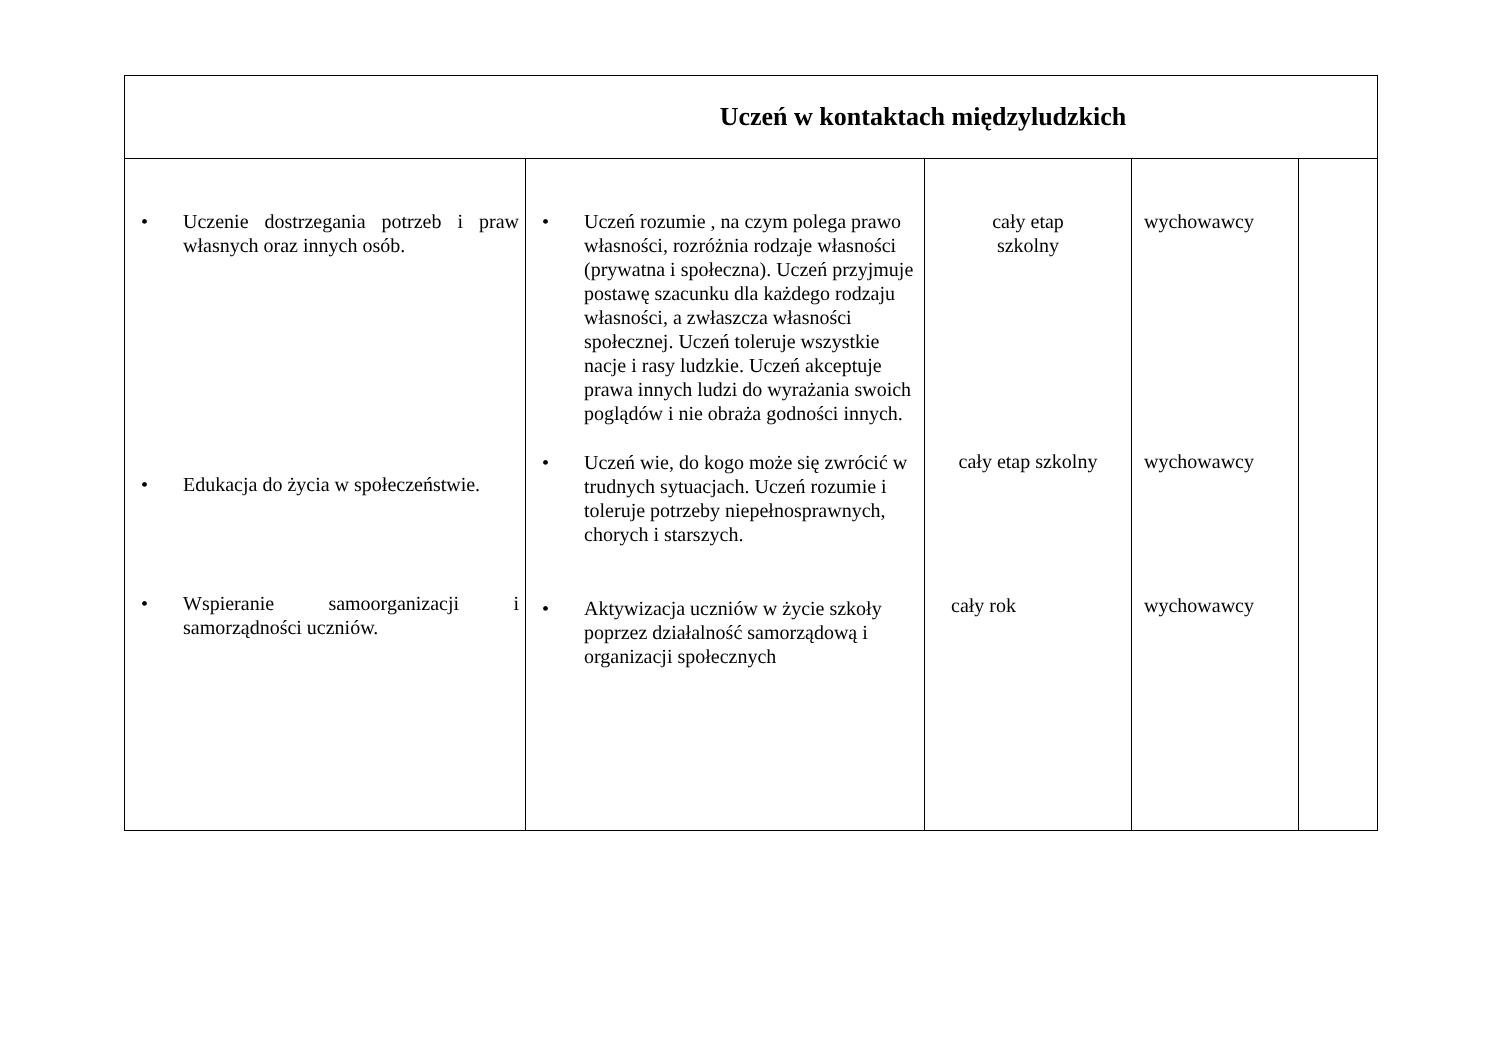| Uczeń w kontaktach międzyludzkich | | | | |
| --- | --- | --- | --- | --- |
| • Uczenie dostrzegania potrzeb i praw własnych oraz innych osób. • Edukacja do życia w społeczeństwie. • Wspieranie samoorganizacji i samorządności uczniów. | • Uczeń rozumie , na czym polega prawo własności, rozróżnia rodzaje własności (prywatna i społeczna). Uczeń przyjmuje postawę szacunku dla każdego rodzaju własności, a zwłaszcza własności społecznej. Uczeń toleruje wszystkie nacje i rasy ludzkie. Uczeń akceptuje prawa innych ludzi do wyrażania swoich poglądów i nie obraża godności innych. • Uczeń wie, do kogo może się zwrócić w trudnych sytuacjach. Uczeń rozumie i toleruje potrzeby niepełnosprawnych, chorych i starszych. • Aktywizacja uczniów w życie szkoły poprzez działalność samorządową i organizacji społecznych | cały etap szkolny cały etap szkolny cały rok | wychowawcy wychowawcy wychowawcy | |